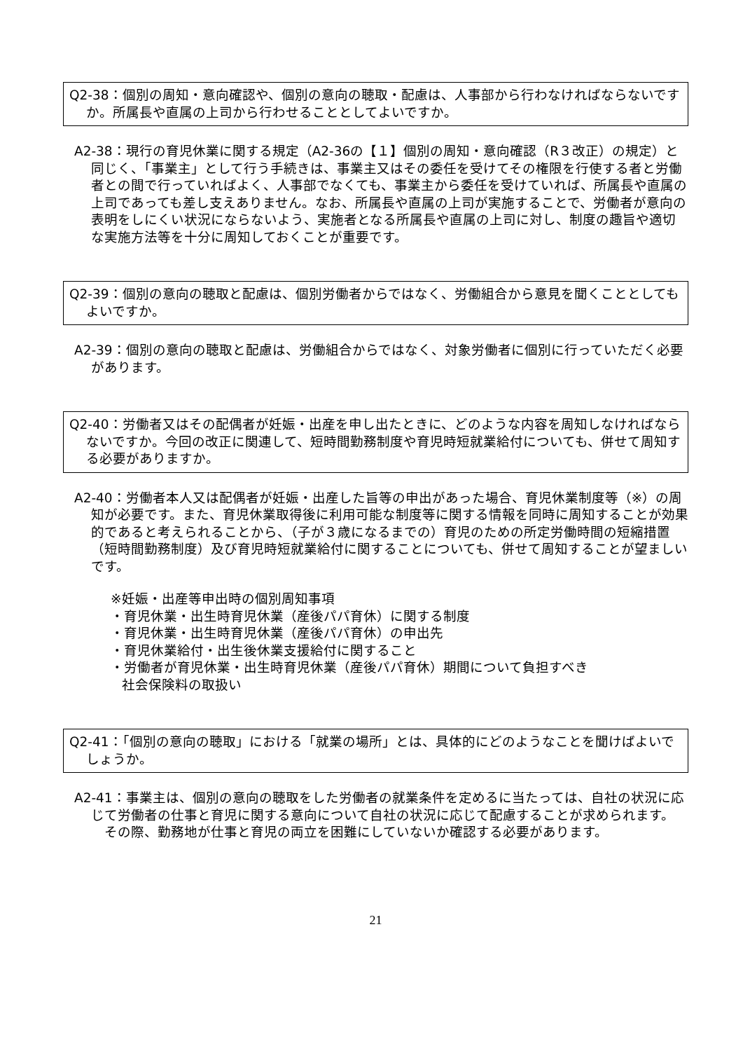Q2-38：個別の周知・意向確認や、個別の意向の聴取・配慮は、人事部から行わなければならないですか。所属長や直属の上司から行わせることとしてよいですか。
A2-38：現行の育児休業に関する規定（A2-36の【１】個別の周知・意向確認（R３改正）の規定）と同じく、「事業主」として行う手続きは、事業主又はその委任を受けてその権限を行使する者と労働者との間で行っていればよく、人事部でなくても、事業主から委任を受けていれば、所属長や直属の上司であっても差し支えありません。なお、所属長や直属の上司が実施することで、労働者が意向の表明をしにくい状況にならないよう、実施者となる所属長や直属の上司に対し、制度の趣旨や適切な実施方法等を十分に周知しておくことが重要です。
Q2-39：個別の意向の聴取と配慮は、個別労働者からではなく、労働組合から意見を聞くこととしてもよいですか。
A2-39：個別の意向の聴取と配慮は、労働組合からではなく、対象労働者に個別に行っていただく必要があります。
Q2-40：労働者又はその配偶者が妊娠・出産を申し出たときに、どのような内容を周知しなければならないですか。今回の改正に関連して、短時間勤務制度や育児時短就業給付についても、併せて周知する必要がありますか。
A2-40：労働者本人又は配偶者が妊娠・出産した旨等の申出があった場合、育児休業制度等（※）の周知が必要です。また、育児休業取得後に利用可能な制度等に関する情報を同時に周知することが効果的であると考えられることから、（子が３歳になるまでの）育児のための所定労働時間の短縮措置（短時間勤務制度）及び育児時短就業給付に関することについても、併せて周知することが望ましいです。
※妊娠・出産等申出時の個別周知事項
・育児休業・出生時育児休業（産後パパ育休）に関する制度
・育児休業・出生時育児休業（産後パパ育休）の申出先
・育児休業給付・出生後休業支援給付に関すること
・労働者が育児休業・出生時育児休業（産後パパ育休）期間について負担すべき
社会保険料の取扱い
Q2-41：「個別の意向の聴取」における「就業の場所」とは、具体的にどのようなことを聞けばよいでしょうか。
A2-41：事業主は、個別の意向の聴取をした労働者の就業条件を定めるに当たっては、自社の状況に応じて労働者の仕事と育児に関する意向について自社の状況に応じて配慮することが求められます。
　その際、勤務地が仕事と育児の両立を困難にしていないか確認する必要があります。
21